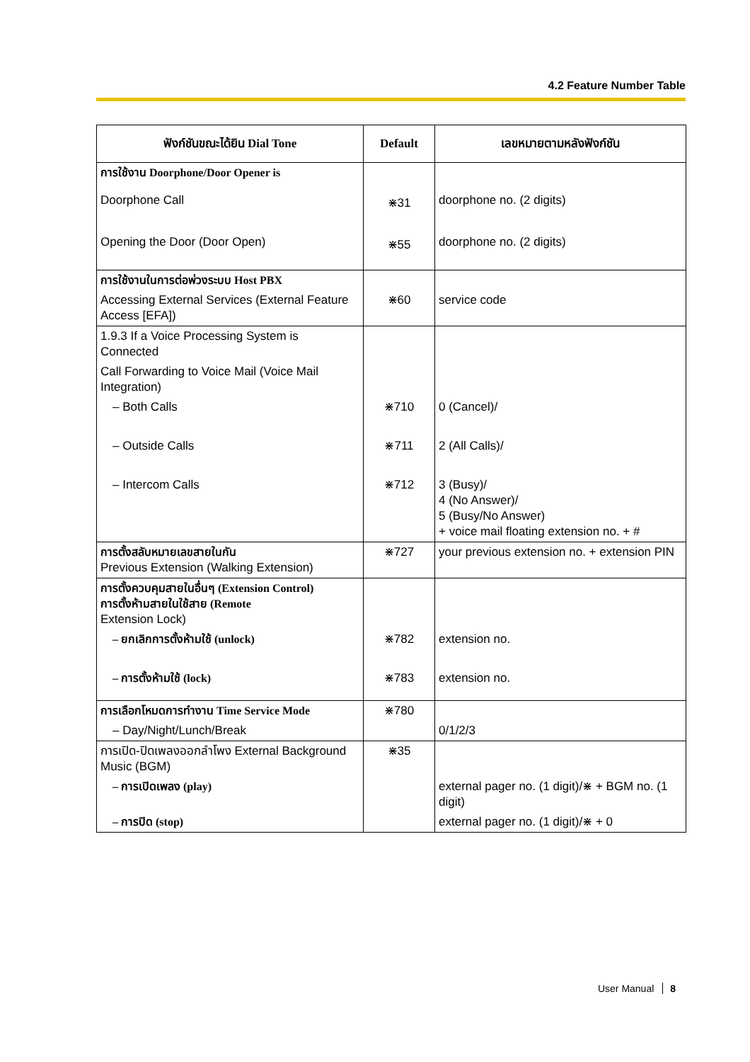4.2 Feature Number Table
| ฟังก์ชันขณะได้ยิน Dial Tone | Default | เลขหมายตามหลังฟังก์ชัน |
| --- | --- | --- |
| การใช้งาน Doorphone/Door Opener is | | |
| Doorphone Call | ⋇31 | doorphone no. (2 digits) |
| Opening the Door (Door Open) | ⋇55 | doorphone no. (2 digits) |
| การใช้งานในการต่อพ่วงระบบ Host PBX | | |
| Accessing External Services (External Feature Access [EFA]) | ⋇60 | service code |
| 1.9.3 If a Voice Processing System is Connected | | |
| Call Forwarding to Voice Mail (Voice Mail Integration) | | |
| – Both Calls | ⋇710 | 0 (Cancel)/ |
| – Outside Calls | ⋇711 | 2 (All Calls)/ |
| – Intercom Calls | ⋇712 | 3 (Busy)/ 4 (No Answer)/ 5 (Busy/No Answer) + voice mail floating extension no. + # |
| การตั้งสลับหมายเลขสายในกัน Previous Extension (Walking Extension) | ⋇727 | your previous extension no. + extension PIN |
| การตั้งควบคุมสายในอื่นๆ (Extension Control) การตั้งห้ามสายในใช้สาย (Remote Extension Lock) | | |
| – ยกเลิกการตั้งห้ามใช้ (unlock) | ⋇782 | extension no. |
| – การตั้งห้ามใช้ (lock) | ⋇783 | extension no. |
| การเลือกโหมดการทำงาน Time Service Mode | ⋇780 | |
| – Day/Night/Lunch/Break | | 0/1/2/3 |
| การเปิด-ปิดเพลงออกลำโพง External Background Music (BGM) | ⋇35 | |
| – การเปิดเพลง (play) | | external pager no. (1 digit)/⋇ + BGM no. (1 digit) |
| – การปิด (stop) | | external pager no. (1 digit)/⋇ + 0 |
User Manual 8